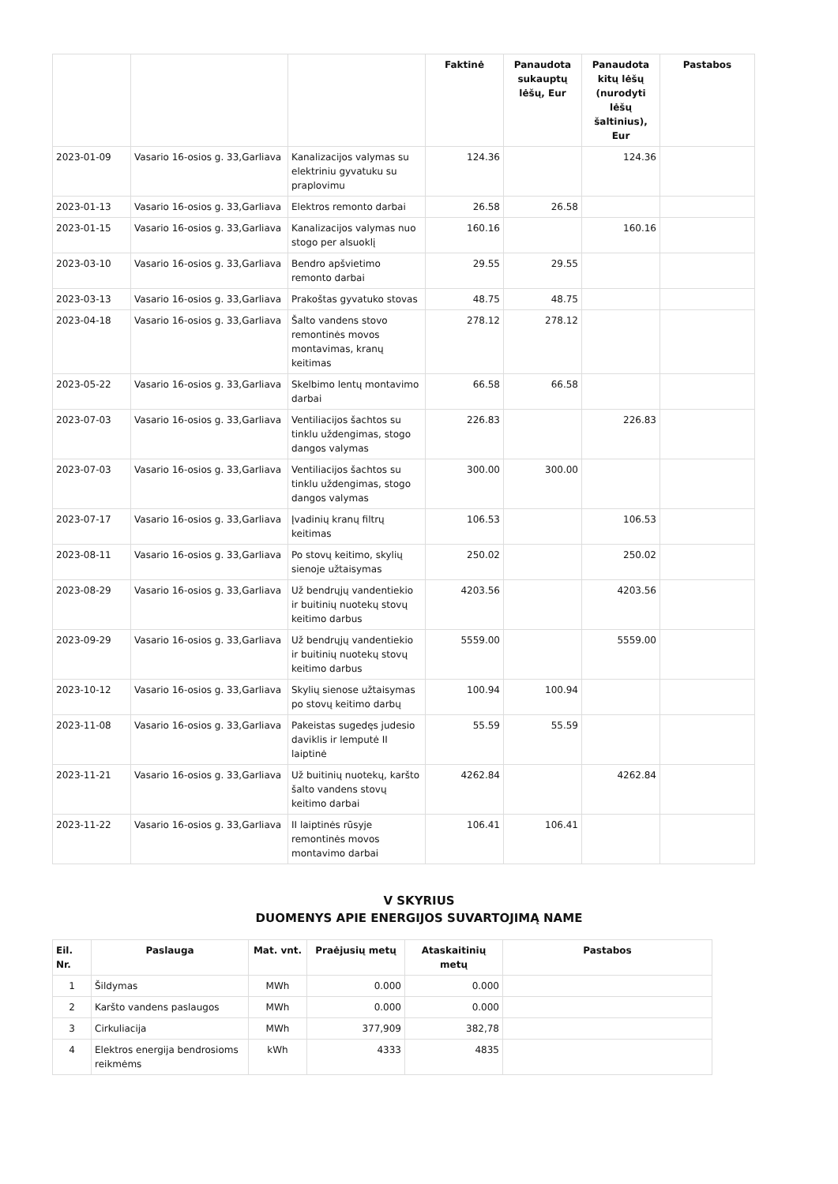| | | | Faktinė | Panaudota sukauptų lėšų, Eur | Panaudota kitų lėšų (nurodyti lėšų šaltinius), Eur | Pastabos |
| --- | --- | --- | --- | --- | --- | --- |
| 2023-01-09 | Vasario 16-osios g. 33,Garliava | Kanalizacijos valymas su elektriniu gyvatuku su praplovimu | 124.36 | | 124.36 | |
| 2023-01-13 | Vasario 16-osios g. 33,Garliava | Elektros remonto darbai | 26.58 | 26.58 | | |
| 2023-01-15 | Vasario 16-osios g. 33,Garliava | Kanalizacijos valymas nuo stogo per alsuoklį | 160.16 | | 160.16 | |
| 2023-03-10 | Vasario 16-osios g. 33,Garliava | Bendro apšvietimo remonto darbai | 29.55 | 29.55 | | |
| 2023-03-13 | Vasario 16-osios g. 33,Garliava | Prakoštas gyvatuko stovas | 48.75 | 48.75 | | |
| 2023-04-18 | Vasario 16-osios g. 33,Garliava | Šalto vandens stovo remontinės movos montavimas, kranų keitimas | 278.12 | 278.12 | | |
| 2023-05-22 | Vasario 16-osios g. 33,Garliava | Skelbimo lentų montavimo darbai | 66.58 | 66.58 | | |
| 2023-07-03 | Vasario 16-osios g. 33,Garliava | Ventiliacijos šachtos su tinklu uždengimas, stogo dangos valymas | 226.83 | | 226.83 | |
| 2023-07-03 | Vasario 16-osios g. 33,Garliava | Ventiliacijos šachtos su tinklu uždengimas, stogo dangos valymas | 300.00 | 300.00 | | |
| 2023-07-17 | Vasario 16-osios g. 33,Garliava | Įvadinių kranų filtrų keitimas | 106.53 | | 106.53 | |
| 2023-08-11 | Vasario 16-osios g. 33,Garliava | Po stovų keitimo, skylių sienoje užtaisymas | 250.02 | | 250.02 | |
| 2023-08-29 | Vasario 16-osios g. 33,Garliava | Už bendrųjų vandentiekio ir buitinių nuotekų stovų keitimo darbus | 4203.56 | | 4203.56 | |
| 2023-09-29 | Vasario 16-osios g. 33,Garliava | Už bendrųjų vandentiekio ir buitinių nuotekų stovų keitimo darbus | 5559.00 | | 5559.00 | |
| 2023-10-12 | Vasario 16-osios g. 33,Garliava | Skylių sienose užtaisymas po stovų keitimo darbų | 100.94 | 100.94 | | |
| 2023-11-08 | Vasario 16-osios g. 33,Garliava | Pakeistas sugedęs judesio daviklis ir lemputė II laiptinė | 55.59 | 55.59 | | |
| 2023-11-21 | Vasario 16-osios g. 33,Garliava | Už buitinių nuotekų, karšto šalto vandens stovų keitimo darbai | 4262.84 | | 4262.84 | |
| 2023-11-22 | Vasario 16-osios g. 33,Garliava | II laiptinės rūsyje remontinės movos montavimo darbai | 106.41 | 106.41 | | |
V SKYRIUS
DUOMENYS APIE ENERGIJOS SUVARTOJIMĄ NAME
| Eil. Nr. | Paslauga | Mat. vnt. | Praėjusių metų | Ataskaitinių metų | Pastabos |
| --- | --- | --- | --- | --- | --- |
| 1 | Šildymas | MWh | 0.000 | 0.000 | |
| 2 | Karšto vandens paslaugos | MWh | 0.000 | 0.000 | |
| 3 | Cirkuliacija | MWh | 377,909 | 382,78 | |
| 4 | Elektros energija bendrosioms reikmėms | kWh | 4333 | 4835 | |